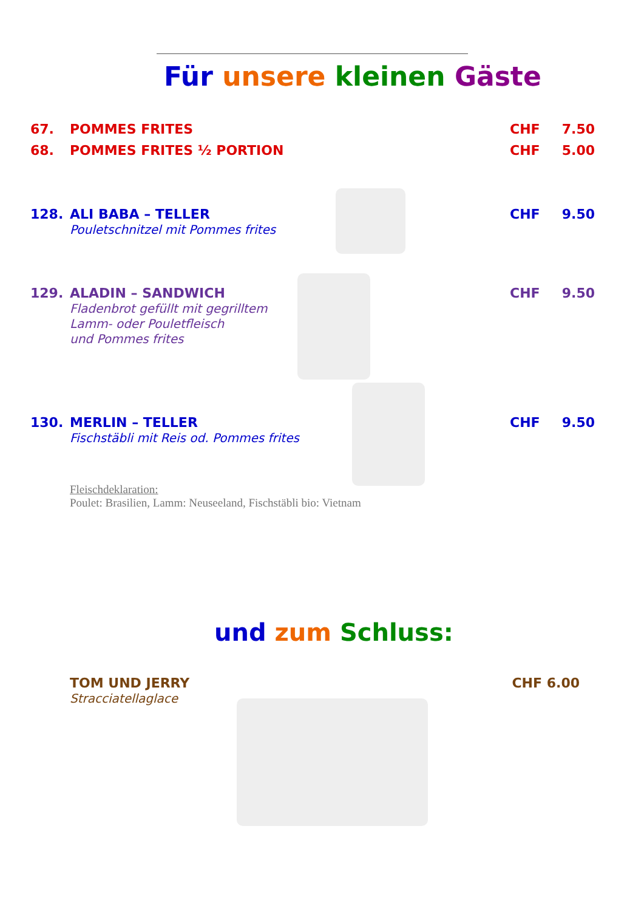Für unsere kleinen Gäste
67. POMMES FRITES CHF 7.50
68. POMMES FRITES ½ PORTION CHF 5.00
128. ALI BABA – TELLER
Pouletschnitzel mit Pommes frites
CHF 9.50
129. ALADIN – SANDWICH
Fladenbrot gefüllt mit gegrilltem
Lamm- oder Pouletfleisch
und Pommes frites
CHF 9.50
130. MERLIN – TELLER
Fischstäbli mit Reis od. Pommes frites
CHF 9.50
Fleischdeklaration:
Poulet: Brasilien, Lamm: Neuseeland, Fischstäbli bio: Vietnam
und zum Schluss:
TOM UND JERRY
Stracciatellaglace
CHF 6.00